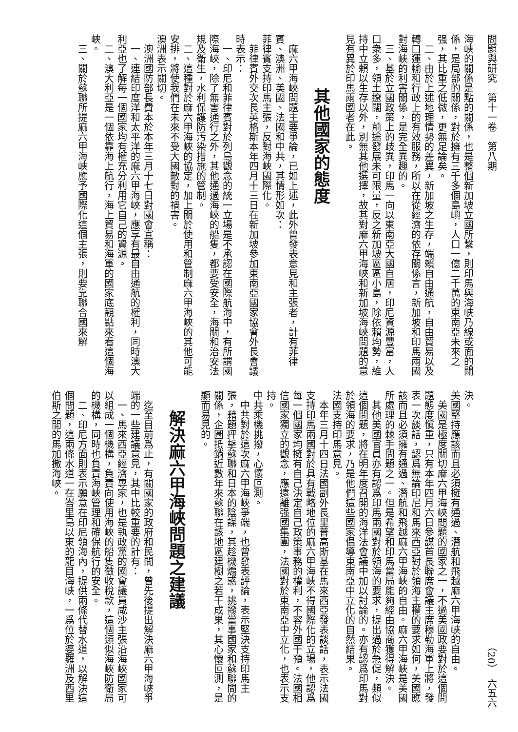問題與研究　第十一卷　第八期 （20）　六五六
海峽的關係是點的關係，也是整個新加坡立國所繫，則印馬與海峽乃線或面的關係，是局部的關係，對於擁有三千多個島嶼，人口一億二千萬的東南亞未來之强，其比重之低微，更無足論矣。
二、由於上述地理情勢的差異，新加坡之生存，端賴自由通航，自由貿易以及轉口運輸和行政上的有效服務，所以在從經濟的依存關係言，新加坡和印馬兩國對海峽的利害關係，是完全異趣的。
三、基於立國政策上的歧異，印馬一向以東南亞大國自居，印尼資源豐富，人口衆多，領土遼闊，前途發展未可限量，反之新加坡區區小島，除依賴均勢，維持中立賴以生存以外，別無其他選擇，故其對麻六甲海峽和新加坡海峽問題的意見有異於印馬兩國者在此。
其他國家的態度
麻六甲海峽問題主要爭論，已如上述，此外曾發表意見和主張者，計有菲律賓、澳洲、美國、法國和中共，其情形如次：
菲律賓支持印馬主張，反對海峽國際化。
菲律賓外交次長英格斯本年四月十三日在新加坡參加東南亞國家協會外長會議時表示：
一、印尼和菲律賓對於列島觀念的統一立場是不承認在國際航海中，有所謂國際海峽，除了無害通行之外，其他通過海峽的船隻，都要受安全，海關和治安法規及衛生，水利保護防汚染措施的管制。
二、這種對於麻六甲海峽的協定，加上關於使用和管制麻六甲海峽的其他可能安排，將使我們在未來不受大國敵對的禍害。
澳洲表示關切。
澳洲國防部長費本於本年三月十七日對國會宣稱：
一、連結印度洋和太平洋的麻六甲海峽，應享有最自由通航的權利，同時澳大利亞也了解每一個國家均有權充分利用它自己的資源。
二、澳大利亞是一個依靠海上航行，海上貿易和海軍的國家底觀點來看這個海峽。
三、關於蘇聯所提麻六甲海峽應予國際化這個主張，則要靠聯合國來解
決。
美國堅持應該而且必須擁有通過、潛航和飛越麻六甲海峽的自由。
美國是極度關切麻六甲海峽問題的國家之一，不過美國政要對於這個問題態度愼重，只有本年四月六日參謀首長聯席會議主席穆勒海軍上將，發表一次談話，認爲無論印尼和馬來西亞對於領海主權的要求如何，美國應該而且必須擁有通過、潛航和飛越麻六甲海峽的自由。麻六甲海峽是美國所處理的棘手問題之一。但是希望和印馬當局能夠經由協商獲得解決。
其他美國官員亦有認爲印馬兩國對於領海的要求，提出過於急促，類似這個問題，將在明年度召開的海洋法會議中加以討論的。亦有認爲印馬對於領海的要求，乃是他們這些國家倡導東南亞中立化的自然結果。
法國支持印馬意見。
本年三月十四日法國副外長里普高斯基在馬來西亞發表談話，表示法國支持印馬兩國對於具有戰略地位的麻六甲海峽不得國際化的立場，他認爲每一個國家均擁有自己決定自己政策事務的權利，不容外國干預。法國相信國家獨立的觀念，應遠離强國集團，法國對於東南亞中立化，也表示支持。
中共乘機挑撥，心懷叵測。
中共對於這次麻六甲海峽爭端，也曾發表評論，表示堅決支持印馬主張，藉題抨擊蘇聯和日本的陰謀，其趁機煽惑，挑撥當事國家和蘇聯間的關係，企圖抵銷近數年來蘇聯在該地區建樹之若干成果，其心懷叵測，是顯而易見的。
解決麻六甲海峽問題之建議
迄至目前爲止，有關國家的政府和民間，曾先後提出解決麻六甲海峽爭端的一些建議意見，其中比較重要的計有：
一、馬來西亞經濟專家，也是執政黨的國會議員咸沙主張沿海峽國家可以組成一個機構，負責向使用海峽的船隻徵收稅款，這個類似海峽防衛局的機構，同時也負責海峽管理和確保航行的安全。
二、印尼方面則表示願意在印尼領海內，提供兩條代替水道，以解決這個問題，這兩條水道一在峇里島以東的龍目海峽，一爲位於婆羅洲及西里伯斯之間的馬加撒海峽。